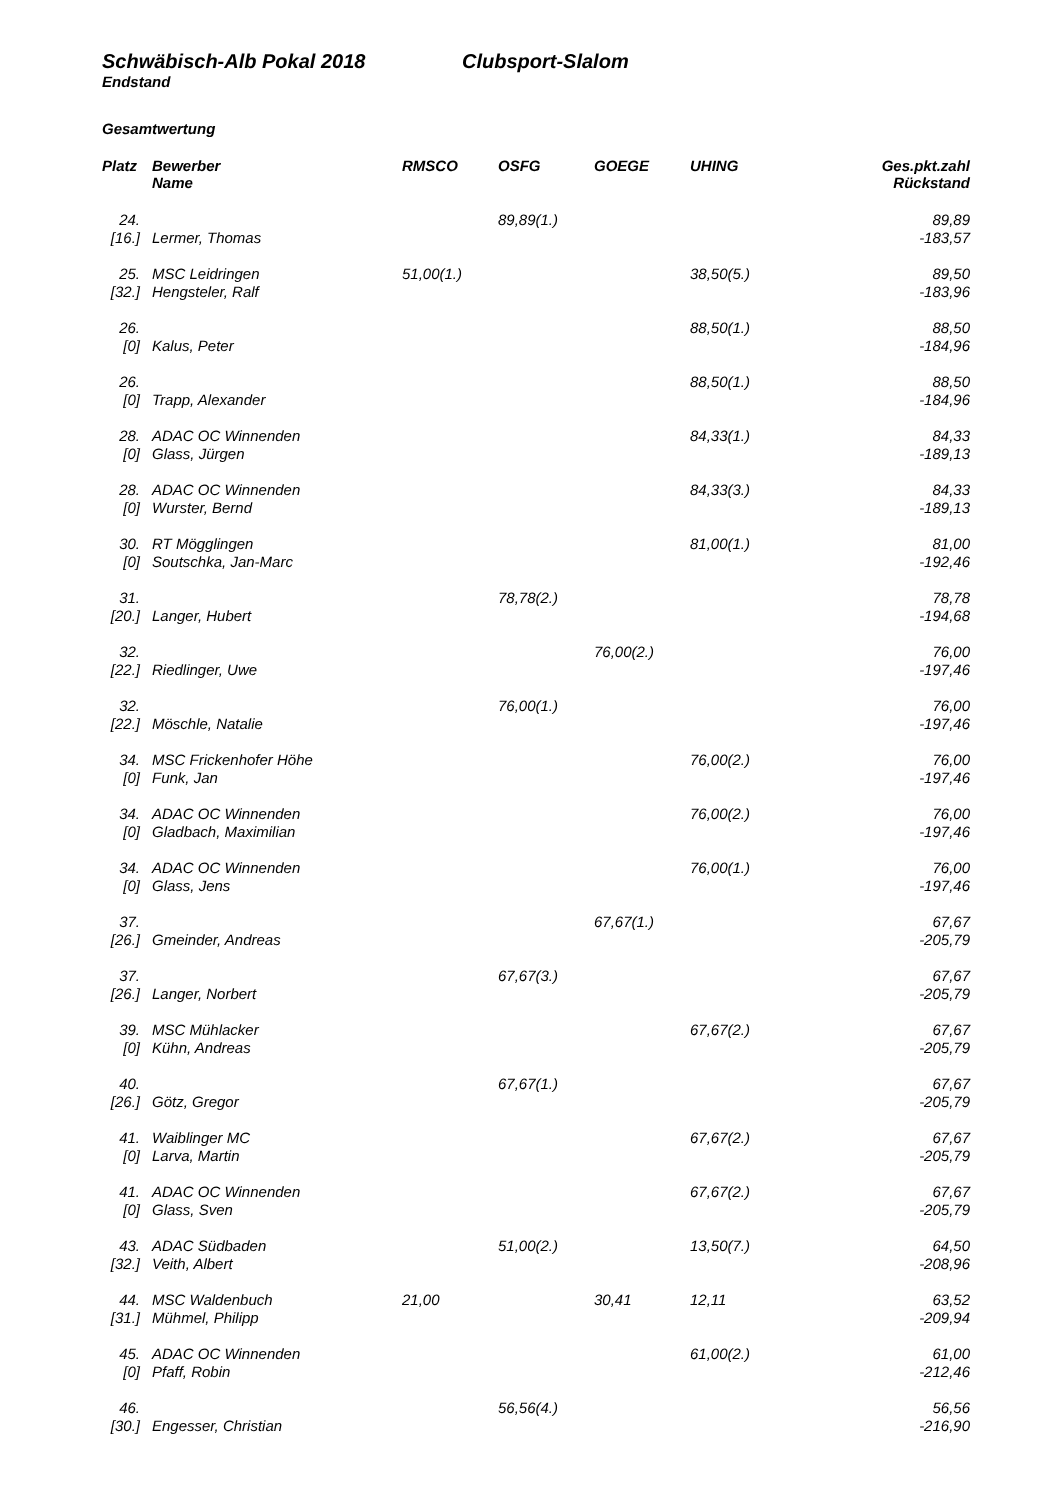Schwäbisch-Alb Pokal 2018 Clubsport-Slalom
Endstand
Gesamtwertung
| Platz | Bewerber Name | RMSCO | OSFG | GOEGE | UHING | Ges.pkt.zahl Rückstand |
| --- | --- | --- | --- | --- | --- | --- |
| 24. | | | 89,89(1.) | | | 89,89 |
| [16.] | Lermer, Thomas | | | | | -183,57 |
| 25. | MSC Leidringen | 51,00(1.) | | | 38,50(5.) | 89,50 |
| [32.] | Hengsteler, Ralf | | | | | -183,96 |
| 26. | | | | | 88,50(1.) | 88,50 |
| [0] | Kalus, Peter | | | | | -184,96 |
| 26. | | | | | 88,50(1.) | 88,50 |
| [0] | Trapp, Alexander | | | | | -184,96 |
| 28. | ADAC OC Winnenden | | | | 84,33(1.) | 84,33 |
| [0] | Glass, Jürgen | | | | | -189,13 |
| 28. | ADAC OC Winnenden | | | | 84,33(3.) | 84,33 |
| [0] | Wurster, Bernd | | | | | -189,13 |
| 30. | RT Mögglingen | | | | 81,00(1.) | 81,00 |
| [0] | Soutschka, Jan-Marc | | | | | -192,46 |
| 31. | | | 78,78(2.) | | | 78,78 |
| [20.] | Langer, Hubert | | | | | -194,68 |
| 32. | | | | 76,00(2.) | | 76,00 |
| [22.] | Riedlinger, Uwe | | | | | -197,46 |
| 32. | | | 76,00(1.) | | | 76,00 |
| [22.] | Möschle, Natalie | | | | | -197,46 |
| 34. | MSC Frickenhofer Höhe | | | | 76,00(2.) | 76,00 |
| [0] | Funk, Jan | | | | | -197,46 |
| 34. | ADAC OC Winnenden | | | | 76,00(2.) | 76,00 |
| [0] | Gladbach, Maximilian | | | | | -197,46 |
| 34. | ADAC OC Winnenden | | | | 76,00(1.) | 76,00 |
| [0] | Glass, Jens | | | | | -197,46 |
| 37. | | | | 67,67(1.) | | 67,67 |
| [26.] | Gmeinder, Andreas | | | | | -205,79 |
| 37. | | | 67,67(3.) | | | 67,67 |
| [26.] | Langer, Norbert | | | | | -205,79 |
| 39. | MSC Mühlacker | | | | 67,67(2.) | 67,67 |
| [0] | Kühn, Andreas | | | | | -205,79 |
| 40. | | | 67,67(1.) | | | 67,67 |
| [26.] | Götz, Gregor | | | | | -205,79 |
| 41. | Waiblinger MC | | | | 67,67(2.) | 67,67 |
| [0] | Larva, Martin | | | | | -205,79 |
| 41. | ADAC OC Winnenden | | | | 67,67(2.) | 67,67 |
| [0] | Glass, Sven | | | | | -205,79 |
| 43. | ADAC Südbaden | | 51,00(2.) | | 13,50(7.) | 64,50 |
| [32.] | Veith, Albert | | | | | -208,96 |
| 44. | MSC Waldenbuch | 21,00 | | 30,41 | 12,11 | 63,52 |
| [31.] | Mühmel, Philipp | | | | | -209,94 |
| 45. | ADAC OC Winnenden | | | | 61,00(2.) | 61,00 |
| [0] | Pfaff, Robin | | | | | -212,46 |
| 46. | | | 56,56(4.) | | | 56,56 |
| [30.] | Engesser, Christian | | | | | -216,90 |